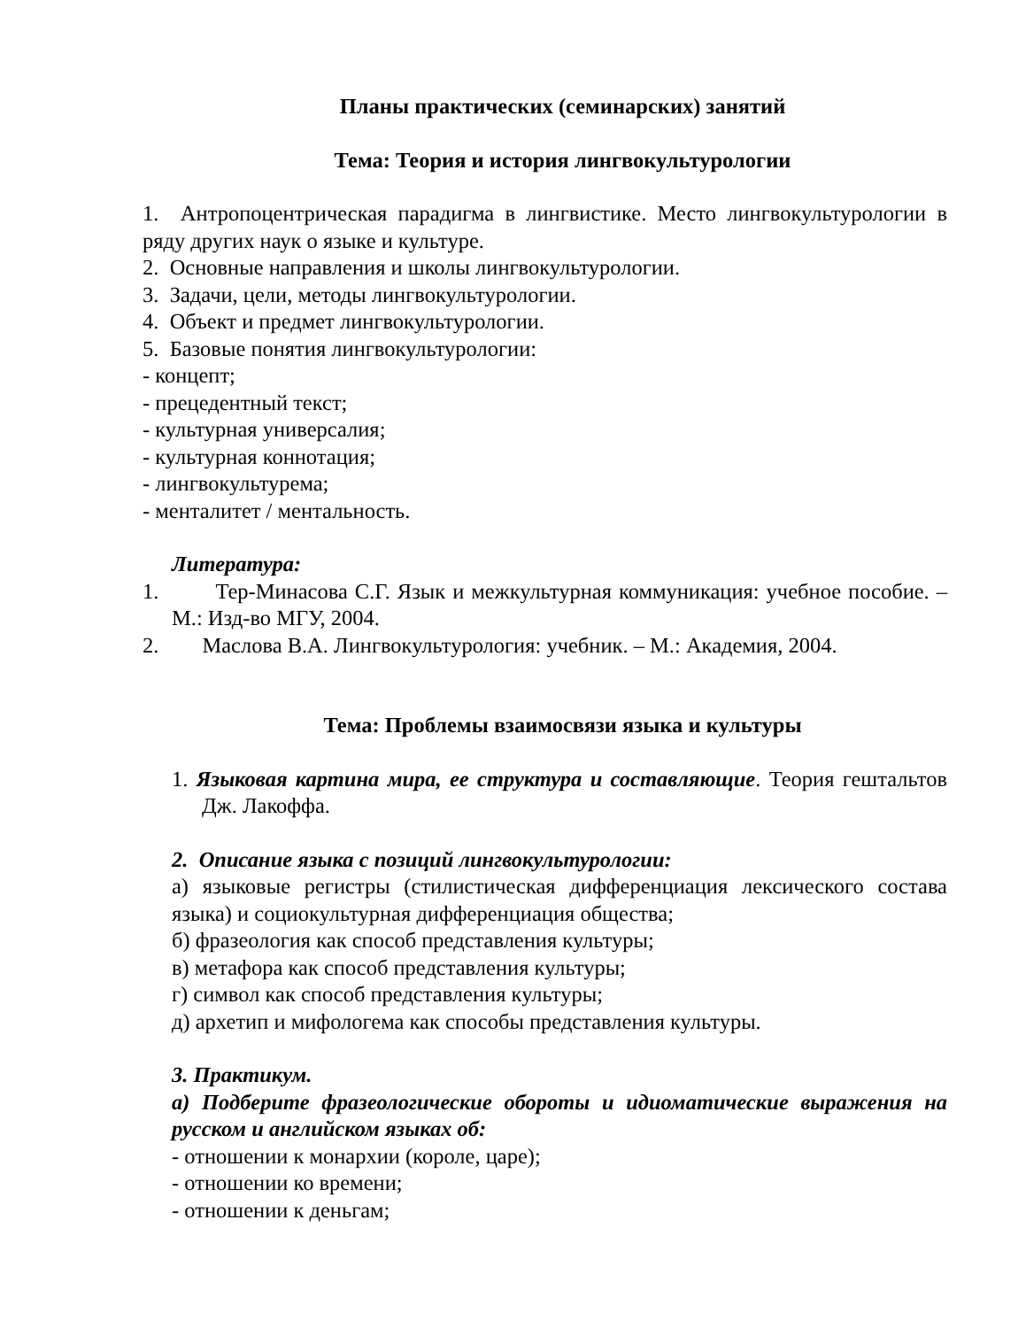Планы практических (семинарских) занятий
Тема: Теория и история лингвокультурологии
1. Антропоцентрическая парадигма в лингвистике. Место лингвокультурологии в ряду других наук о языке и культуре.
2. Основные направления и школы лингвокультурологии.
3. Задачи, цели, методы лингвокультурологии.
4. Объект и предмет лингвокультурологии.
5. Базовые понятия лингвокультурологии:
- концепт;
- прецедентный текст;
- культурная универсалия;
- культурная коннотация;
- лингвокультурема;
- менталитет / ментальность.
Литература:
1. Тер-Минасова С.Г. Язык и межкультурная коммуникация: учебное пособие. – М.: Изд-во МГУ, 2004.
2. Маслова В.А. Лингвокультурология: учебник. – М.: Академия, 2004.
Тема: Проблемы взаимосвязи языка и культуры
1. Языковая картина мира, ее структура и составляющие. Теория гештальтов Дж. Лакоффа.
2. Описание языка с позиций лингвокультурологии:
а) языковые регистры (стилистическая дифференциация лексического состава языка) и социокультурная дифференциация общества;
б) фразеология как способ представления культуры;
в) метафора как способ представления культуры;
г) символ как способ представления культуры;
д) архетип и мифологема как способы представления культуры.
3. Практикум.
а) Подберите фразеологические обороты и идиоматические выражения на русском и английском языках об:
- отношении к монархии (короле, царе);
- отношении ко времени;
- отношении к деньгам;